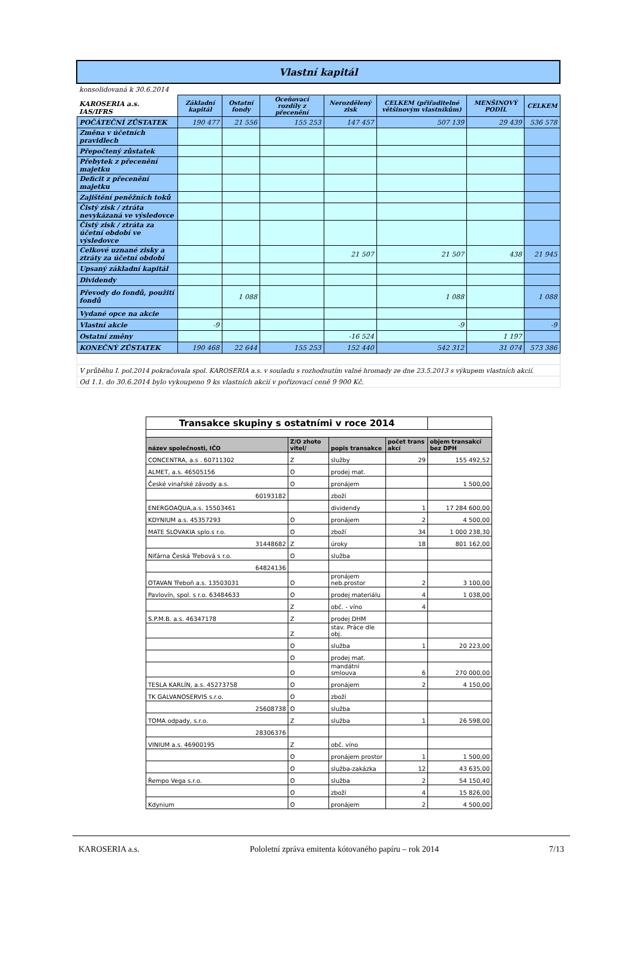| Vlastní kapitál | | | | | | | |
| konsolidovaná k 30.6.2014 | | | | | | | |
| KAROSERIA a.s. IAS/IFRS | Základní kapitál | Ostatní fondy | Oceňovací rozdíly z přecenění | Nerozdělený zisk | CELKEM (přiřaditelné většinovým vlastníkům) | MENŠINOVÝ PODÍL | CELKEM |
| POČÁTEČNÍ ZŮSTATEK | 190 477 | 21 556 | 155 253 | 147 457 | 507 139 | 29 439 | 536 578 |
| Změna v účetních pravidlech | | | | | | | |
| Přepočtený zůstatek | | | | | | | |
| Přebytek z přecenění majetku | | | | | | | |
| Deficit z přecenění majetku | | | | | | | |
| Zajištění peněžních toků | | | | | | | |
| Čistý zisk / ztráta nevykázaná ve výsledovce | | | | | | | |
| Čistý zisk / ztráta za účetní období ve výsledovce | | | | | | | |
| Celkové uznané zisky a ztráty za účetní období | | | | 21 507 | 21 507 | 438 | 21 945 |
| Upsaný základní kapitál | | | | | | | |
| Dividendy | | | | | | | |
| Převody do fondů, použití fondů | | 1 088 | | | 1 088 | | 1 088 |
| Vydané opce na akcie | | | | | | | |
| Vlastní akcie | -9 | | | | -9 | | -9 |
| Ostatní změny | | | | -16 524 | | 1 197 | |
| KONEČNÝ ZŮSTATEK | 190 468 | 22 644 | 155 253 | 152 440 | 542 312 | 31 074 | 573 386 |
| V průběhu I. pol.2014 pokračovala spol. KAROSERIA a.s. v souladu s rozhodnutím valné hromady ze dne 23.5.2013 s výkupem vlastních akcií. | | | | | | | |
| Od 1.1. do 30.6.2014 bylo vykoupeno 9 ks vlastních akcií v pořizovací ceně 9 900 Kč. | | | | | | | |
| Transakce skupiny s ostatními v roce 2014 | | | | |
| název společnosti, IČO | Z/O zhoto vitel/ | popis transakce | počet trans akcí | objem transakcí bez DPH |
| CONCENTRA, a.s . 60711302 | Z | služby | 29 | 155 492,52 |
| ALMET, a.s. 46505156 | O | prodej mat. | | |
| České vinařské závody a.s. | O | pronájem | | 1 500,00 |
| 60193182 | | zboží | | |
| ENERGOAQUA,a.s. 15503461 | | dividendy | 1 | 17 284 600,00 |
| KDYNIUM a.s. 45357293 | O | pronájem | 2 | 4 500,00 |
| MATE SLOVAKIA splo.s r.o. | O | zboží | 34 | 1 000 238,30 |
| 31448682 | Z | úroky | 18 | 801 162,00 |
| Niťárna Česká Třebová s r.o. | O | služba | | |
| 64824136 | | | | |
| OTAVAN Třeboň a.s. 13503031 | O | pronájem neb.prostor | 2 | 3 100,00 |
| Pavlovín, spol. s r.o. 63484633 | O | prodej materiálu | 4 | 1 038,00 |
| | Z | obč. - víno | 4 | |
| S.P.M.B. a.s. 46347178 | Z | prodej DHM | | |
| | Z | stav. Práce dle obj. | | |
| | O | služba | 1 | 20 223,00 |
| | O | prodej mat. | | |
| | O | mandátní smlouva | 6 | 270 000,00 |
| TESLA KARLÍN, a.s. 45273758 | O | pronájem | 2 | 4 150,00 |
| TK GALVANOSERVIS s.r.o. | O | zboží | | |
| 25608738 | O | služba | | |
| TOMA odpady, s.r.o. | Z | služba | 1 | 26 598,00 |
| 28306376 | | | | |
| VINIUM a.s. 46900195 | Z | obč. víno | | |
| | O | pronájem prostor | 1 | 1 500,00 |
| | O | služba-zakázka | 12 | 43 635,00 |
| Řempo Vega s.r.o. | O | služba | 2 | 54 150,40 |
| | O | zboží | 4 | 15 826,00 |
| Kdynium | O | pronájem | 2 | 4 500,00 |
KAROSERIA a.s. Pololetní zpráva emitenta kótovaného papíru – rok 2014 7/13